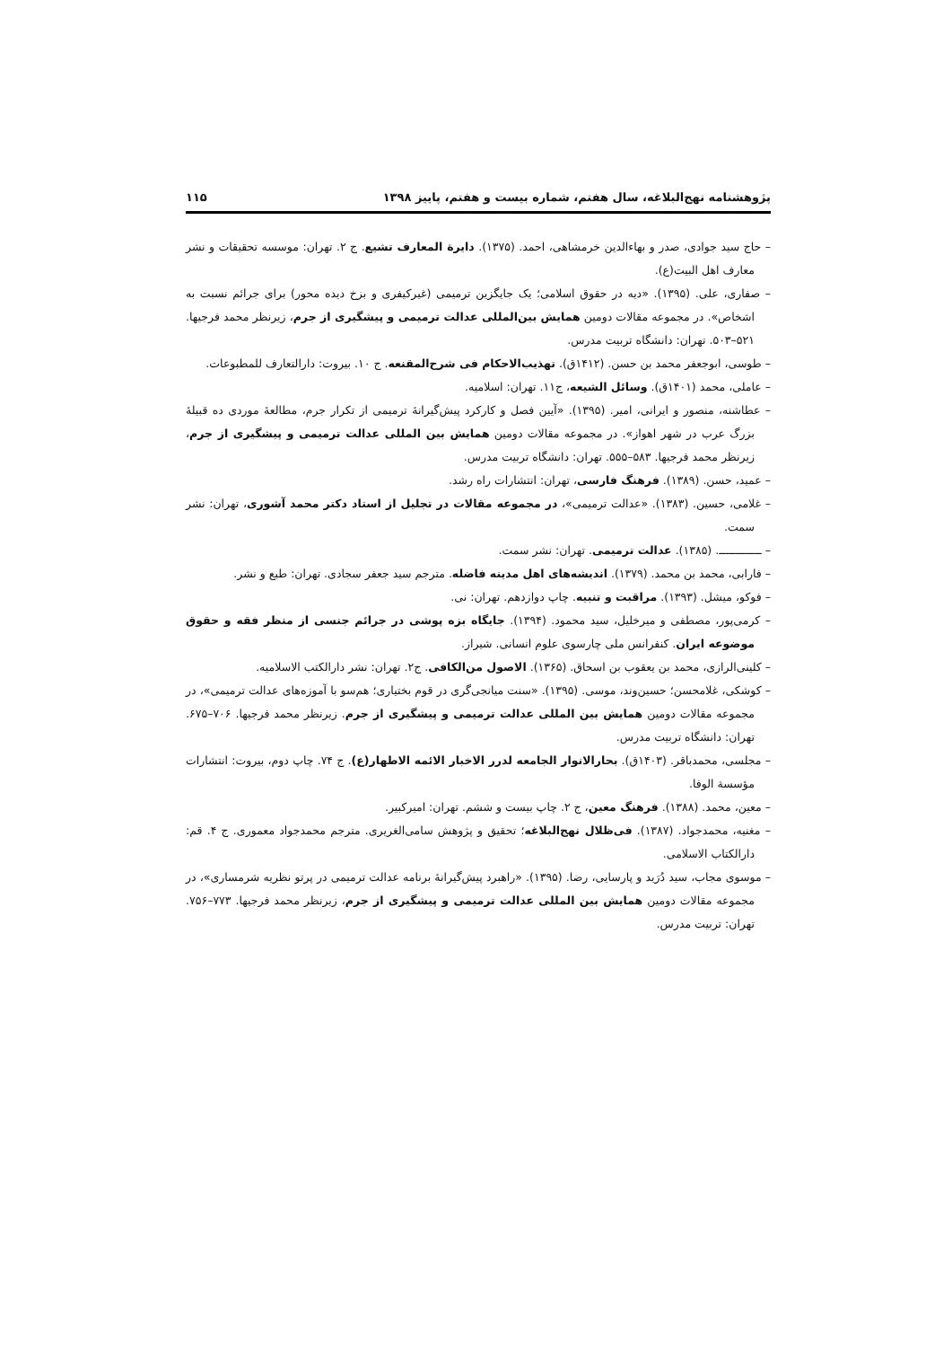پژوهشنامه نهج‌البلاغه، سال هفتم، شماره بیست و هفتم، پاییز ۱۳۹۸ ۱۱۵
– حاج سید جوادی، صدر و بهاءالدین خرمشاهی، احمد. (۱۳۷۵). دایرة المعارف تشیع. ج ۲. تهران: موسسه تحقیقات و نشر معارف اهل البیت(ع).
– صفاری، علی. (۱۳۹۵). «دیه در حقوق اسلامی؛ یک جایگزین ترمیمی (غیرکیفری و بزخ دیده محور) برای جرائم نسبت به اشخاص». در مجموعه مقالات دومین همایش بین‌المللی عدالت ترمیمی و پیشگیری از جرم، زیرنظر محمد فرجیها. ۵۲۱–۵۰۳. تهران: دانشگاه تربیت مدرس.
– طوسی، ابوجعفر محمد بن حسن. (۱۴۱۲ق). تهذیب‌الاحکام فی شرح‌المقنعه. ج ۱۰. بیروت: دارالتعارف للمطبوعات.
– عاملی، محمد (۱۴۰۱ق). وسائل الشیعه، ج۱۱. تهران: اسلامیه.
– عطاشنه، منصور و ایرانی، امیر. (۱۳۹۵). «آیین فصل و کارکرد پیش‌گیرانهٔ ترمیمی از تکرار جرم، مطالعهٔ موردی ده قبیلهٔ بزرگ عرب در شهر اهواز». در مجموعه مقالات دومین همایش بین المللی عدالت ترمیمی و پیشگیری از جرم، زیرنظر محمد فرجیها. ۵۸۳–۵۵۵. تهران: دانشگاه تربیت مدرس.
– عمید، حسن. (۱۳۸۹). فرهنگ فارسی، تهران: انتشارات راه رشد.
– غلامی، حسین. (۱۳۸۳). «عدالت ترمیمی»، در مجموعه مقالات در تجلیل از استاد دکتر محمد آشوری، تهران: نشر سمت.
– ـــــــــــــ. (۱۳۸۵). عدالت ترمیمی. تهران: نشر سمت.
– فارابی، محمد بن محمد. (۱۳۷۹). اندیشه‌های اهل مدینه فاضله. مترجم سید جعفر سجادی. تهران: طبع و نشر.
– فوکو، میشل. (۱۳۹۳). مراقبت و تنبیه. چاپ دوازدهم. تهران: نی.
– کرمی‌پور، مصطفی و میرخلیل، سید محمود. (۱۳۹۴). جایگاه بزه پوشی در جرائم جنسی از منظر فقه و حقوق موضوعه ایران. کنفرانس ملی چارسوی علوم انسانی. شیراز.
– کلینی‌الرازی، محمد بن یعقوب بن اسحاق. (۱۳۶۵). الاصول من‌الکافی. ج۲. تهران: نشر دارالکتب الاسلامیه.
– کوشکی، غلامحسن؛ حسین‌وند، موسی. (۱۳۹۵). «سنت میانجی‌گری در قوم بختیاری؛ هم‌سو با آموزه‌های عدالت ترمیمی»، در مجموعه مقالات دومین همایش بین المللی عدالت ترمیمی و پیشگیری از جرم. زیرنظر محمد فرجیها. ۷۰۶–۶۷۵. تهران: دانشگاه تربیت مدرس.
– مجلسی، محمدباقر. (۱۴۰۳ق). بحارالانوار الجامعه لدرر الاخبار الائمه الاطهار(ع). ج ۷۴. چاپ دوم، بیروت: انتشارات مؤسسة الوفا.
– معین، محمد. (۱۳۸۸). فرهنگ معین، ج ۲. چاپ بیست و ششم. تهران: امیرکبیر.
– مغنیه، محمدجواد. (۱۳۸۷). فی‌ظلال نهج‌البلاغه؛ تحقیق و پژوهش سامی‌الغریری. مترجم محمدجواد معموری. ج ۴. قم: دارالکتاب الاسلامی.
– موسوی مجاب، سید دُرَید و پارسایی، رضا. (۱۳۹۵). «راهبرد پیش‌گیرانهٔ برنامه عدالت ترمیمی در پرتو نظریه شرمساری»، در مجموعه مقالات دومین همایش بین المللی عدالت ترمیمی و پیشگیری از جرم، زیرنظر محمد فرجیها. ۷۷۳–۷۵۶. تهران: تربیت مدرس.